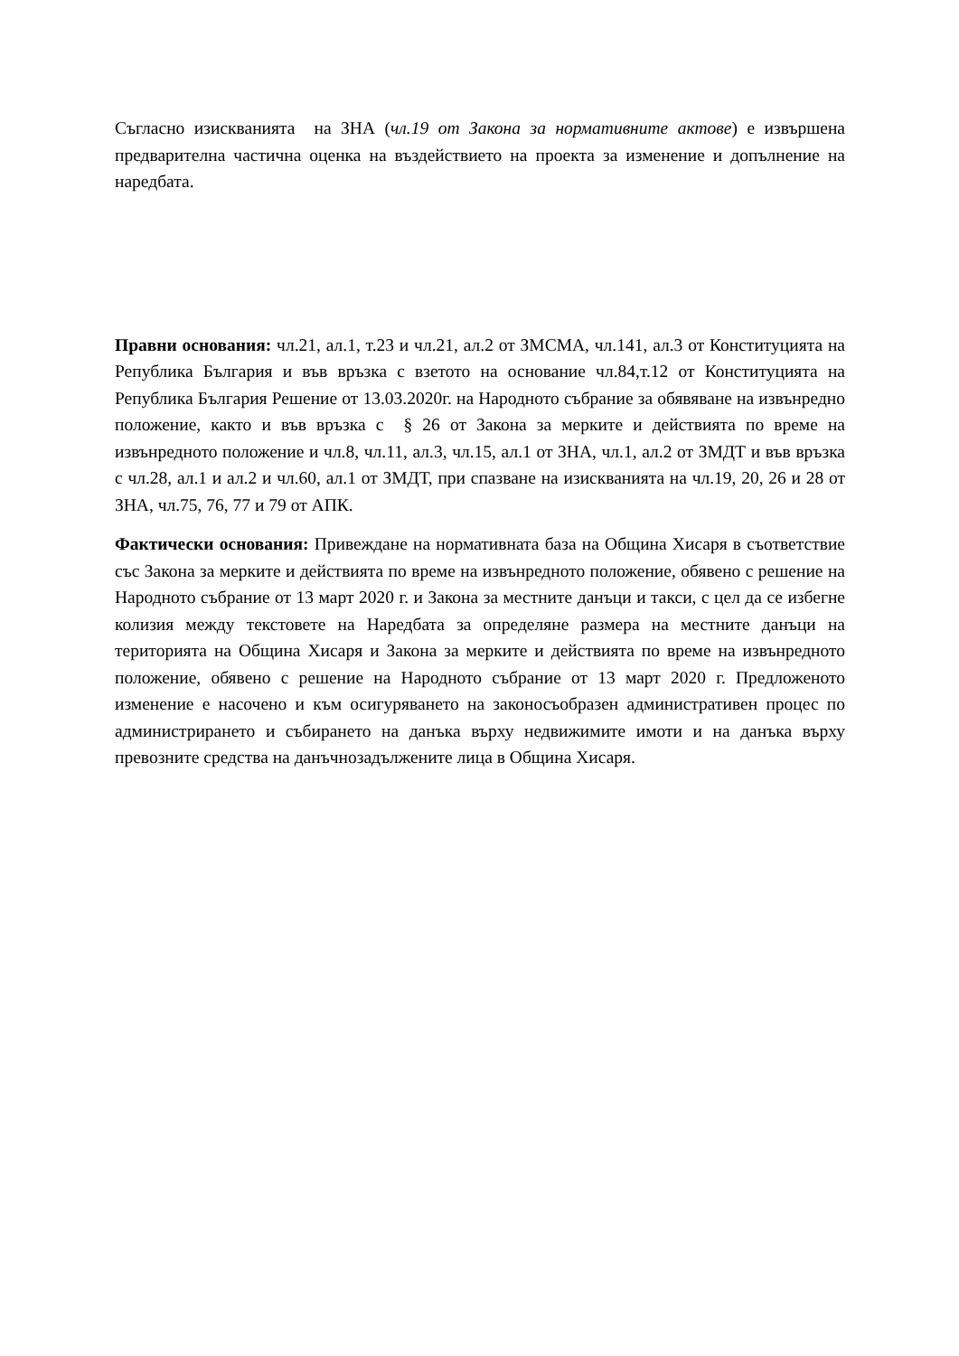Съгласно изискванията на ЗНА (чл.19 от Закона за нормативните актове) е извършена предварителна частична оценка на въздействието на проекта за изменение и допълнение на наредбата.
Правни основания: чл.21, ал.1, т.23 и чл.21, ал.2 от ЗМСМА, чл.141, ал.3 от Конституцията на Република България и във връзка с взетото на основание чл.84,т.12 от Конституцията на Република България Решение от 13.03.2020г. на Народното събрание за обявяване на извънредно положение, както и във връзка с § 26 от Закона за мерките и действията по време на извънредното положение и чл.8, чл.11, ал.3, чл.15, ал.1 от ЗНА, чл.1, ал.2 от ЗМДТ и във връзка с чл.28, ал.1 и ал.2 и чл.60, ал.1 от ЗМДТ, при спазване на изискванията на чл.19, 20, 26 и 28 от ЗНА, чл.75, 76, 77 и 79 от АПК.
Фактически основания: Привеждане на нормативната база на Община Хисаря в съответствие със Закона за мерките и действията по време на извънредното положение, обявено с решение на Народното събрание от 13 март 2020 г. и Закона за местните данъци и такси, с цел да се избегне колизия между текстовете на Наредбата за определяне размера на местните данъци на територията на Община Хисаря и Закона за мерките и действията по време на извънредното положение, обявено с решение на Народното събрание от 13 март 2020 г. Предложеното изменение е насочено и към осигуряването на законосъобразен административен процес по администрирането и събирането на данъка върху недвижимите имоти и на данъка върху превозните средства на данъчнозадължените лица в Община Хисаря.